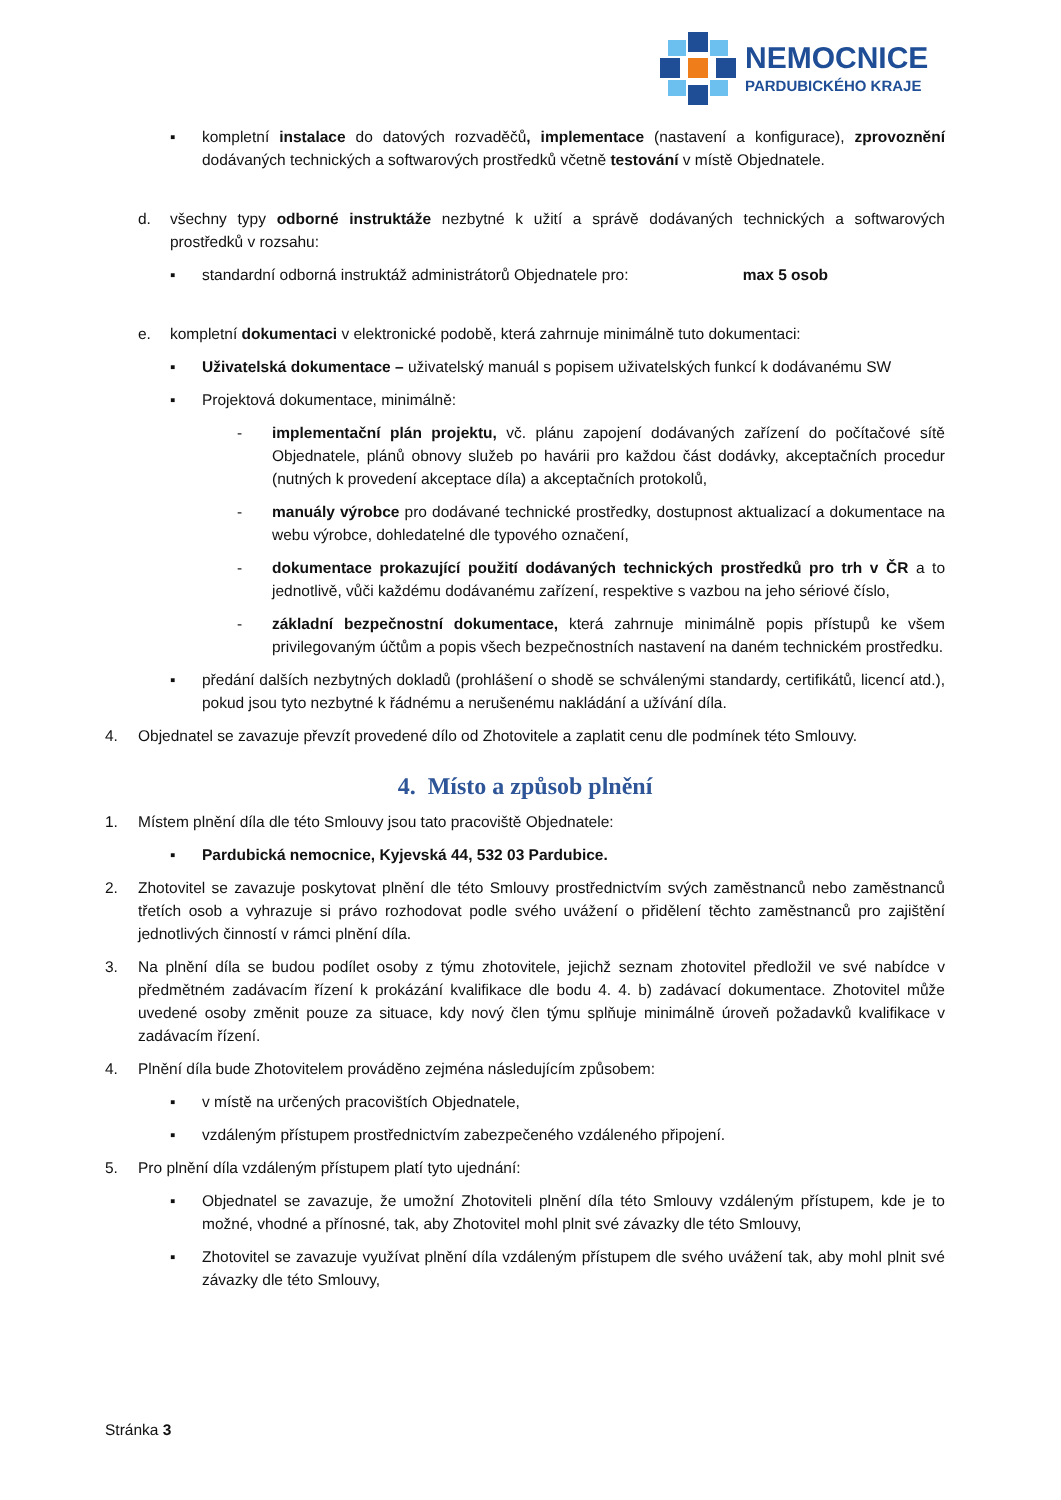NEMOCNICE
PARDUBICKÉHO KRAJE
▪ kompletní instalace do datových rozvaděčů, implementace (nastavení a konfigurace), zprovoznění dodávaných technických a softwarových prostředků včetně testování v místě Objednatele.
d. všechny typy odborné instruktáže nezbytné k užití a správě dodávaných technických a softwarových prostředků v rozsahu:
▪ standardní odborná instruktáž administrátorů Objednatele pro: max 5 osob
e. kompletní dokumentaci v elektronické podobě, která zahrnuje minimálně tuto dokumentaci:
▪ Uživatelská dokumentace – uživatelský manuál s popisem uživatelských funkcí k dodávanému SW
▪ Projektová dokumentace, minimálně:
- implementační plán projektu, vč. plánu zapojení dodávaných zařízení do počítačové sítě Objednatele, plánů obnovy služeb po havárii pro každou část dodávky, akceptačních procedur (nutných k provedení akceptace díla) a akceptačních protokolů,
- manuály výrobce pro dodávané technické prostředky, dostupnost aktualizací a dokumentace na webu výrobce, dohledatelné dle typového označení,
- dokumentace prokazující použití dodávaných technických prostředků pro trh v ČR a to jednotlivě, vůči každému dodávanému zařízení, respektive s vazbou na jeho sériové číslo,
- základní bezpečnostní dokumentace, která zahrnuje minimálně popis přístupů ke všem privilegovaným účtům a popis všech bezpečnostních nastavení na daném technickém prostředku.
▪ předání dalších nezbytných dokladů (prohlášení o shodě se schválenými standardy, certifikátů, licencí atd.), pokud jsou tyto nezbytné k řádnému a nerušenému nakládání a užívání díla.
4. Objednatel se zavazuje převzít provedené dílo od Zhotovitele a zaplatit cenu dle podmínek této Smlouvy.
4. Místo a způsob plnění
1. Místem plnění díla dle této Smlouvy jsou tato pracoviště Objednatele:
▪ Pardubická nemocnice, Kyjevská 44, 532 03 Pardubice.
2. Zhotovitel se zavazuje poskytovat plnění dle této Smlouvy prostřednictvím svých zaměstnanců nebo zaměstnanců třetích osob a vyhrazuje si právo rozhodovat podle svého uvážení o přidělení těchto zaměstnanců pro zajištění jednotlivých činností v rámci plnění díla.
3. Na plnění díla se budou podílet osoby z týmu zhotovitele, jejichž seznam zhotovitel předložil ve své nabídce v předmětném zadávacím řízení k prokázání kvalifikace dle bodu 4. 4. b) zadávací dokumentace. Zhotovitel může uvedené osoby změnit pouze za situace, kdy nový člen týmu splňuje minimálně úroveň požadavků kvalifikace v zadávacím řízení.
4. Plnění díla bude Zhotovitelem prováděno zejména následujícím způsobem:
▪ v místě na určených pracovištích Objednatele,
▪ vzdáleným přístupem prostřednictvím zabezpečeného vzdáleného připojení.
5. Pro plnění díla vzdáleným přístupem platí tyto ujednání:
▪ Objednatel se zavazuje, že umožní Zhotoviteli plnění díla této Smlouvy vzdáleným přístupem, kde je to možné, vhodné a přínosné, tak, aby Zhotovitel mohl plnit své závazky dle této Smlouvy,
▪ Zhotovitel se zavazuje využívat plnění díla vzdáleným přístupem dle svého uvážení tak, aby mohl plnit své závazky dle této Smlouvy,
Stránka 3